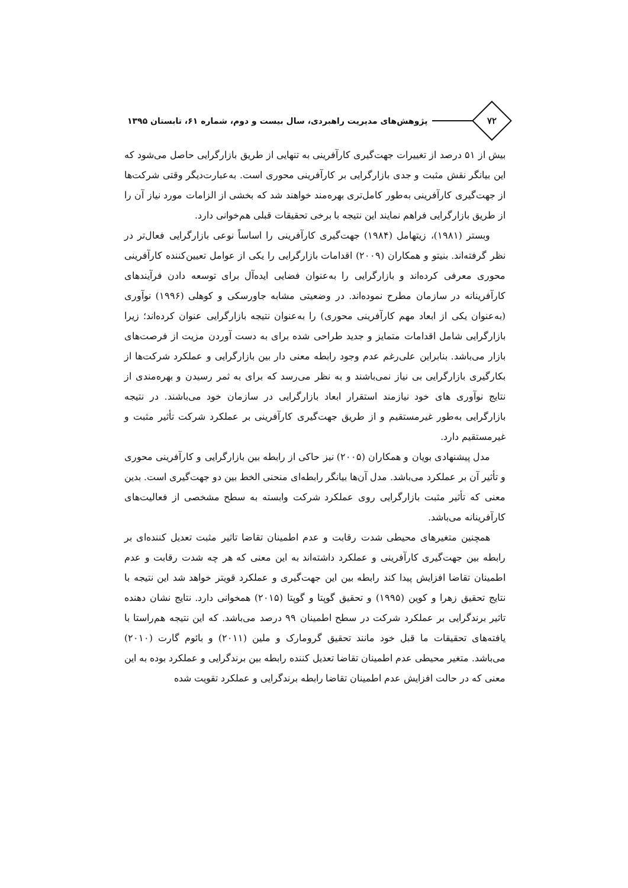۷۲
پژوهش‌های مدیریت راهبردی، سال بیست و دوم، شماره ۶۱، تابستان ۱۳۹۵
بیش از ۵۱ درصد از تغییرات جهت‌گیری کارآفرینی به تنهایی از طریق بازارگرایی حاصل می‌شود که این بیانگر نقش مثبت و جدی بازارگرایی بر کارآفرینی محوری است. به‌عبارت‌دیگر وقتی شرکت‌ها از جهت‌گیری کارآفرینی به‌طور کامل‌تری بهره‌مند خواهند شد که بخشی از الزامات مورد نیاز آن را از طریق بازارگرایی فراهم نمایند این نتیجه با برخی تحقیقات قبلی هم‌خوانی دارد.
وبستر (۱۹۸۱)، زیتهامل (۱۹۸۴) جهت‌گیری کارآفرینی را اساساً نوعی بازارگرایی فعال‌تر در نظر گرفته‌اند. بنیتو و همکاران (۲۰۰۹) اقدامات بازارگرایی را یکی از عوامل تعیین‌کننده کارآفرینی محوری معرفی کرده‌اند و بازارگرایی را به‌عنوان فضایی ایده‌آل برای توسعه دادن فرآیندهای کارآفرینانه در سازمان مطرح نموده‌اند. در وضعیتی مشابه جاورسکی و کوهلی (۱۹۹۶) نوآوری (به‌عنوان یکی از ابعاد مهم کارآفرینی محوری) را به‌عنوان نتیجه بازارگرایی عنوان کرده‌اند؛ زیرا بازارگرایی شامل اقدامات متمایز و جدید طراحی شده برای به دست آوردن مزیت از فرصت‌های بازار می‌باشد. بنابراین علی‌رغم عدم وجود رابطه معنی دار بین بازارگرایی و عملکرد شرکت‌ها از بکارگیری بازارگرایی بی نیاز نمی‌باشند و به نظر می‌رسد که برای به ثمر رسیدن و بهره‌مندی از نتایج نوآوری های خود نیازمند استقرار ابعاد بازارگرایی در سازمان خود می‌باشند. در نتیجه بازارگرایی به‌طور غیرمستقیم و از طریق جهت‌گیری کارآفرینی بر عملکرد شرکت تأثیر مثبت و غیرمستقیم دارد.
مدل پیشنهادی بویان و همکاران (۲۰۰۵) نیز حاکی از رابطه بین بازارگرایی و کارآفرینی محوری و تأثیر آن بر عملکرد می‌باشد. مدل آن‌ها بیانگر رابطه‌ای منحنی الخط بین دو جهت‌گیری است. بدین معنی که تأثیر مثبت بازارگرایی روی عملکرد شرکت وابسته به سطح مشخصی از فعالیت‌های کارآفرینانه می‌باشد.
همچنین متغیرهای محیطی شدت رقابت و عدم اطمینان تقاضا تاثیر مثبت تعدیل کننده‌ای بر رابطه بین جهت‌گیری کارآفرینی و عملکرد داشته‌اند به این معنی که هر چه شدت رقابت و عدم اطمینان تقاضا افزایش پیدا کند رابطه بین این جهت‌گیری و عملکرد قویتر خواهد شد این نتیجه با نتایج تحقیق زهرا و کوین (۱۹۹۵) و تحقیق گوپتا و گوپتا (۲۰۱۵) همخوانی دارد. نتایج نشان دهنده تاثیر برندگرایی بر عملکرد شرکت در سطح اطمینان ۹۹ درصد می‌باشد. که این نتیجه هم‌راستا با یافته‌های تحقیقات ما قبل خود مانند تحقیق گرومارک و ملین (۲۰۱۱) و بائوم گارت (۲۰۱۰) می‌باشد. متغیر محیطی عدم اطمینان تقاضا تعدیل کننده رابطه بین برندگرایی و عملکرد بوده به این معنی که در حالت افزایش عدم اطمینان تقاضا رابطه برندگرایی و عملکرد تقویت شده